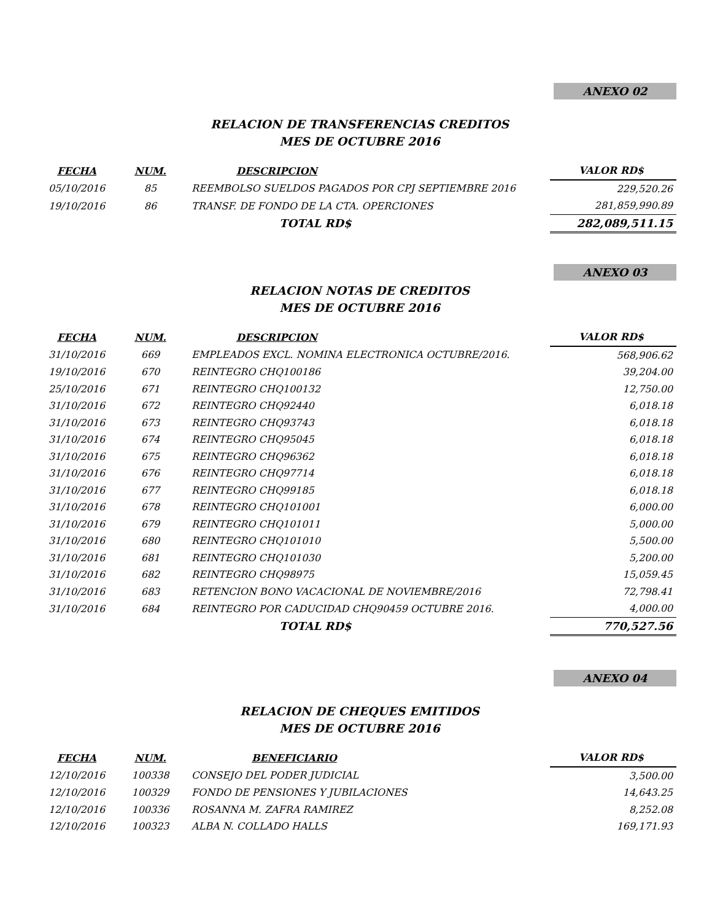ANEXO 02
RELACION DE TRANSFERENCIAS CREDITOS
MES DE OCTUBRE 2016
| FECHA | NUM. | DESCRIPCION | VALOR RD$ |
| --- | --- | --- | --- |
| 05/10/2016 | 85 | REEMBOLSO SUELDOS PAGADOS POR CPJ SEPTIEMBRE 2016 | 229,520.26 |
| 19/10/2016 | 86 | TRANSF. DE FONDO DE LA CTA. OPERCIONES | 281,859,990.89 |
| | | TOTAL RD$ | 282,089,511.15 |
ANEXO 03
RELACION NOTAS DE CREDITOS
MES DE OCTUBRE 2016
| FECHA | NUM. | DESCRIPCION | VALOR RD$ |
| --- | --- | --- | --- |
| 31/10/2016 | 669 | EMPLEADOS EXCL. NOMINA ELECTRONICA OCTUBRE/2016. | 568,906.62 |
| 19/10/2016 | 670 | REINTEGRO CHQ100186 | 39,204.00 |
| 25/10/2016 | 671 | REINTEGRO CHQ100132 | 12,750.00 |
| 31/10/2016 | 672 | REINTEGRO CHQ92440 | 6,018.18 |
| 31/10/2016 | 673 | REINTEGRO CHQ93743 | 6,018.18 |
| 31/10/2016 | 674 | REINTEGRO CHQ95045 | 6,018.18 |
| 31/10/2016 | 675 | REINTEGRO CHQ96362 | 6,018.18 |
| 31/10/2016 | 676 | REINTEGRO CHQ97714 | 6,018.18 |
| 31/10/2016 | 677 | REINTEGRO CHQ99185 | 6,018.18 |
| 31/10/2016 | 678 | REINTEGRO CHQ101001 | 6,000.00 |
| 31/10/2016 | 679 | REINTEGRO CHQ101011 | 5,000.00 |
| 31/10/2016 | 680 | REINTEGRO CHQ101010 | 5,500.00 |
| 31/10/2016 | 681 | REINTEGRO CHQ101030 | 5,200.00 |
| 31/10/2016 | 682 | REINTEGRO CHQ98975 | 15,059.45 |
| 31/10/2016 | 683 | RETENCION BONO VACACIONAL DE NOVIEMBRE/2016 | 72,798.41 |
| 31/10/2016 | 684 | REINTEGRO POR CADUCIDAD CHQ90459 OCTUBRE 2016. | 4,000.00 |
| | | TOTAL RD$ | 770,527.56 |
ANEXO 04
RELACION DE CHEQUES EMITIDOS
MES DE OCTUBRE 2016
| FECHA | NUM. | BENEFICIARIO | VALOR RD$ |
| --- | --- | --- | --- |
| 12/10/2016 | 100338 | CONSEJO DEL PODER JUDICIAL | 3,500.00 |
| 12/10/2016 | 100329 | FONDO DE PENSIONES Y JUBILACIONES | 14,643.25 |
| 12/10/2016 | 100336 | ROSANNA M. ZAFRA RAMIREZ | 8,252.08 |
| 12/10/2016 | 100323 | ALBA N. COLLADO HALLS | 169,171.93 |